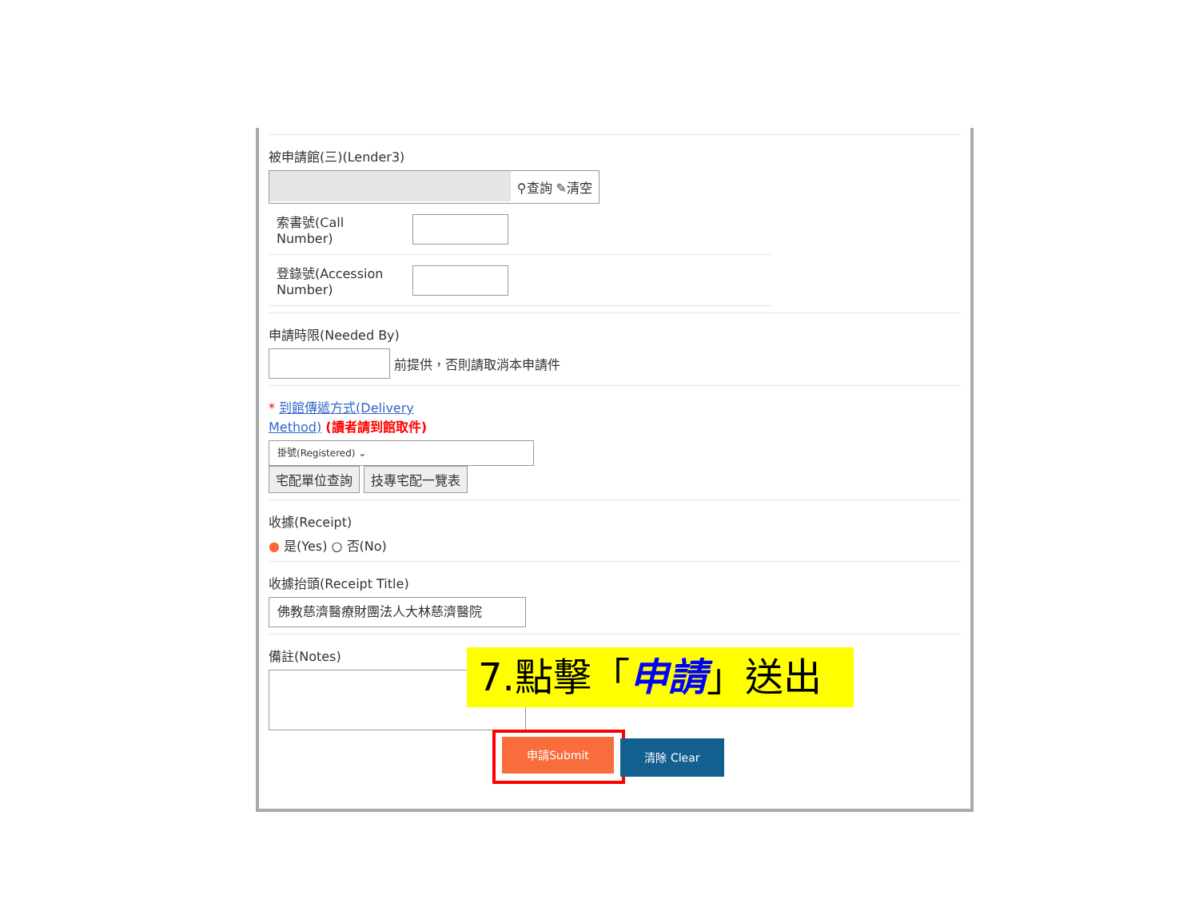被申請館(三)(Lender3)
⚲查詢 ✎清空
索書號(Call
Number)
登錄號(Accession
Number)
申請時限(Needed By)
前提供，否則請取消本申請件
* 到館傳遞方式(Delivery
Method) (讀者請到館取件)
掛號(Registered) ⌄
宅配單位查詢 技專宅配一覽表
收據(Receipt)
● 是(Yes) ○ 否(No)
收據抬頭(Receipt Title)
佛教慈濟醫療財團法人大林慈濟醫院
備註(Notes)
7.點擊「申請」送出
申請Submit 清除 Clear